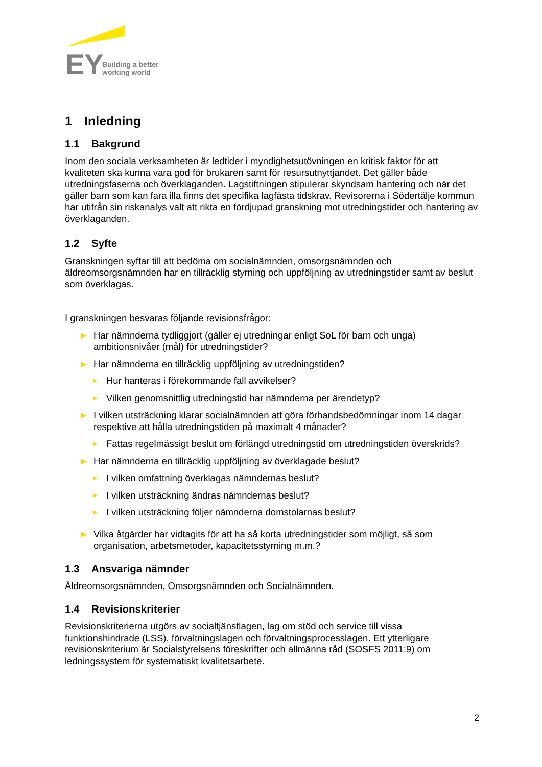EY
Building a better
working world
1 Inledning
1.1 Bakgrund
Inom den sociala verksamheten är ledtider i myndighetsutövningen en kritisk faktor för att kvaliteten ska kunna vara god för brukaren samt för resursutnyttjandet. Det gäller både utredningsfaserna och överklaganden. Lagstiftningen stipulerar skyndsam hantering och när det gäller barn som kan fara illa finns det specifika lagfästa tidskrav. Revisorerna i Södertälje kommun har utifrån sin riskanalys valt att rikta en fördjupad granskning mot utredningstider och hantering av överklaganden.
1.2 Syfte
Granskningen syftar till att bedöma om socialnämnden, omsorgsnämnden och äldreomsorgsnämnden har en tillräcklig styrning och uppföljning av utredningstider samt av beslut som överklagas.
I granskningen besvaras följande revisionsfrågor:
► Har nämnderna tydliggjort (gäller ej utredningar enligt SoL för barn och unga) ambitionsnivåer (mål) för utredningstider?
► Har nämnderna en tillräcklig uppföljning av utredningstiden?
► Hur hanteras i förekommande fall avvikelser?
► Vilken genomsnittlig utredningstid har nämnderna per ärendetyp?
► I vilken utsträckning klarar socialnämnden att göra förhandsbedömningar inom 14 dagar respektive att hålla utredningstiden på maximalt 4 månader?
► Fattas regelmässigt beslut om förlängd utredningstid om utredningstiden överskrids?
► Har nämnderna en tillräcklig uppföljning av överklagade beslut?
► I vilken omfattning överklagas nämndernas beslut?
► I vilken utsträckning ändras nämndernas beslut?
► I vilken utsträckning följer nämnderna domstolarnas beslut?
► Vilka åtgärder har vidtagits för att ha så korta utredningstider som möjligt, så som organisation, arbetsmetoder, kapacitetsstyrning m.m.?
1.3 Ansvariga nämnder
Äldreomsorgsnämnden, Omsorgsnämnden och Socialnämnden.
1.4 Revisionskriterier
Revisionskriterierna utgörs av socialtjänstlagen, lag om stöd och service till vissa funktionshindrade (LSS), förvaltningslagen och förvaltningsprocesslagen. Ett ytterligare revisionskriterium är Socialstyrelsens föreskrifter och allmänna råd (SOSFS 2011:9) om ledningssystem för systematiskt kvalitetsarbete.
2